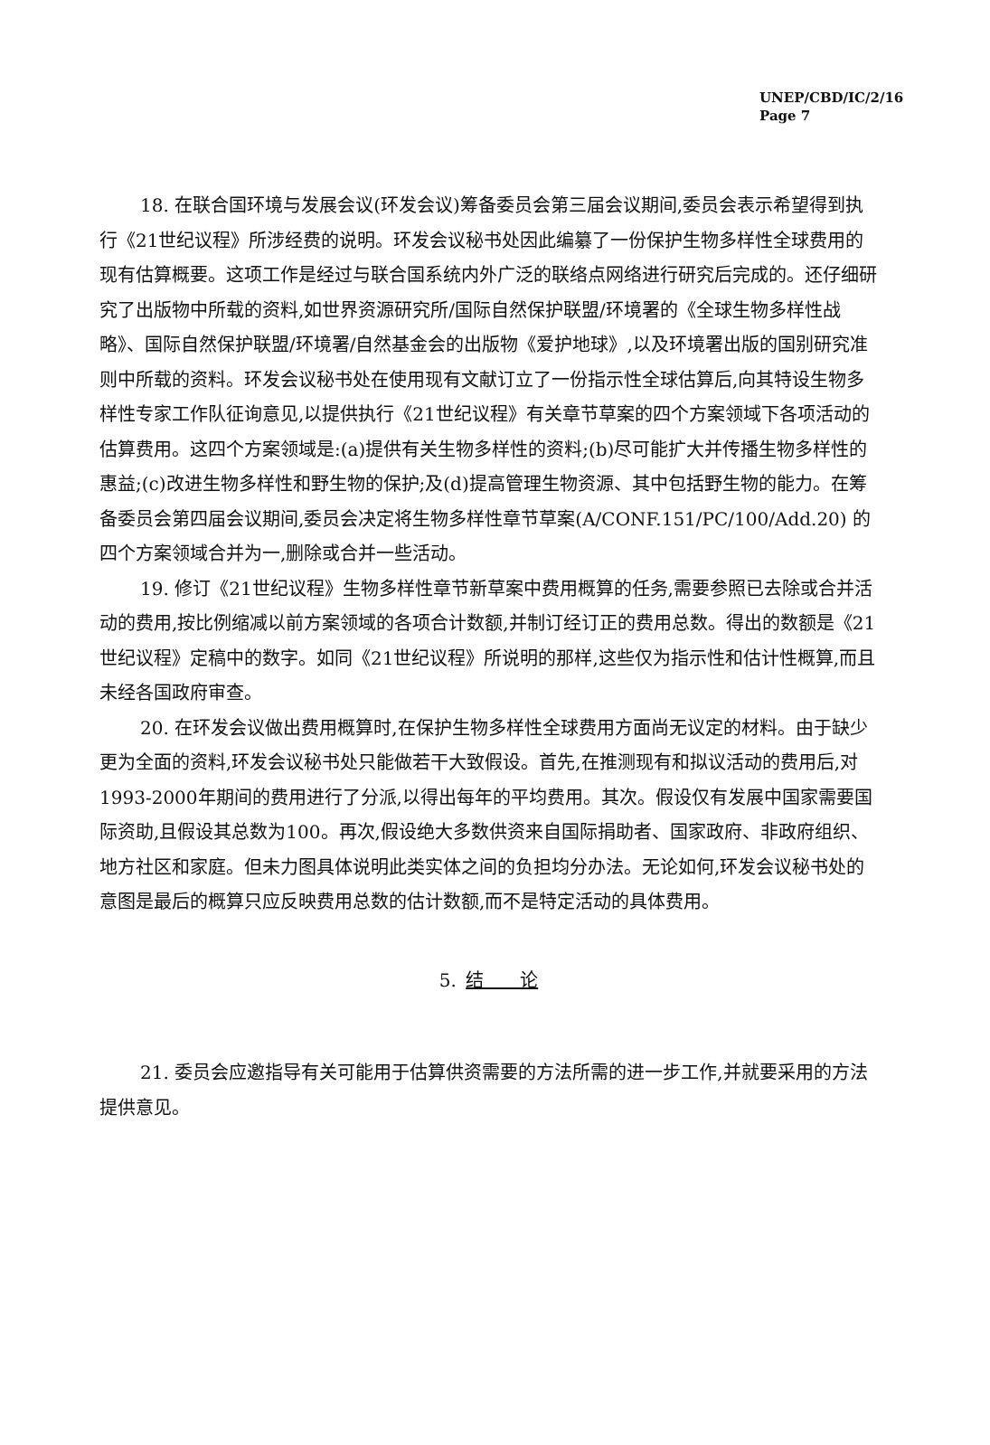UNEP/CBD/IC/2/16
Page 7
18. 在联合国环境与发展会议(环发会议)筹备委员会第三届会议期间,委员会表示希望得到执行《21世纪议程》所涉经费的说明。环发会议秘书处因此编纂了一份保护生物多样性全球费用的现有估算概要。这项工作是经过与联合国系统内外广泛的联络点网络进行研究后完成的。还仔细研究了出版物中所载的资料,如世界资源研究所/国际自然保护联盟/环境署的《全球生物多样性战略》、国际自然保护联盟/环境署/自然基金会的出版物《爱护地球》,以及环境署出版的国别研究准则中所载的资料。环发会议秘书处在使用现有文献订立了一份指示性全球估算后,向其特设生物多样性专家工作队征询意见,以提供执行《21世纪议程》有关章节草案的四个方案领域下各项活动的估算费用。这四个方案领域是:(a)提供有关生物多样性的资料;(b)尽可能扩大并传播生物多样性的惠益;(c)改进生物多样性和野生物的保护;及(d)提高管理生物资源、其中包括野生物的能力。在筹备委员会第四届会议期间,委员会决定将生物多样性章节草案(A/CONF.151/PC/100/Add.20) 的四个方案领域合并为一,删除或合并一些活动。
19. 修订《21世纪议程》生物多样性章节新草案中费用概算的任务,需要参照已去除或合并活动的费用,按比例缩减以前方案领域的各项合计数额,并制订经订正的费用总数。得出的数额是《21世纪议程》定稿中的数字。如同《21世纪议程》所说明的那样,这些仅为指示性和估计性概算,而且未经各国政府审查。
20. 在环发会议做出费用概算时,在保护生物多样性全球费用方面尚无议定的材料。由于缺少更为全面的资料,环发会议秘书处只能做若干大致假设。首先,在推测现有和拟议活动的费用后,对1993-2000年期间的费用进行了分派,以得出每年的平均费用。其次。假设仅有发展中国家需要国际资助,且假设其总数为100。再次,假设绝大多数供资来自国际捐助者、国家政府、非政府组织、地方社区和家庭。但未力图具体说明此类实体之间的负担均分办法。无论如何,环发会议秘书处的意图是最后的概算只应反映费用总数的估计数额,而不是特定活动的具体费用。
5. 结　　论
21. 委员会应邀指导有关可能用于估算供资需要的方法所需的进一步工作,并就要采用的方法提供意见。